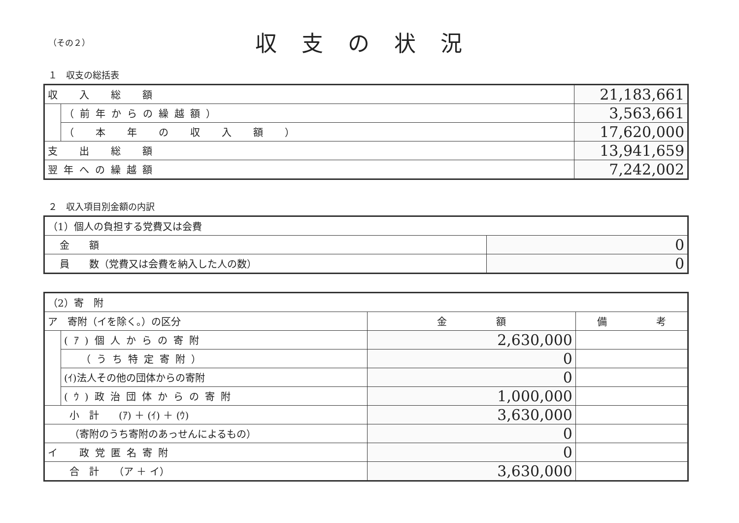（その２）
収支の状況
１　収支の総括表
| 収 入 総 額 | | 21,183,661 |
| | （前年からの繰越額） | 3,563,661 |
| | （ 本 年 の 収 入 額 ） | 17,620,000 |
| 支 出 総 額 | | 13,941,659 |
| 翌年への繰越額 | | 7,242,002 |
２　収入項目別金額の内訳
| （1）個人の負担する党費又は会費 | |
| 金 額 | 0 |
| 員 数（党費又は会費を納入した人の数） | 0 |
| （2）寄 附 | | | |
| ア 寄附（イを除く。）の区分 | | 金 額 | 備 考 |
| | (ｱ)個人からの寄附 | 2,630,000 | |
| | （うち特定寄附） | 0 | |
| | (ｲ)法人その他の団体からの寄附 | 0 | |
| | (ｳ)政治団体からの寄附 | 1,000,000 | |
| 小 計 (ｱ) ＋ (ｲ) ＋ (ｳ) | | 3,630,000 | |
| （寄附のうち寄附のあっせんによるもの） | | 0 | |
| イ 政党匿名寄附 | | 0 | |
| 合 計 （ア ＋ イ） | | 3,630,000 | |